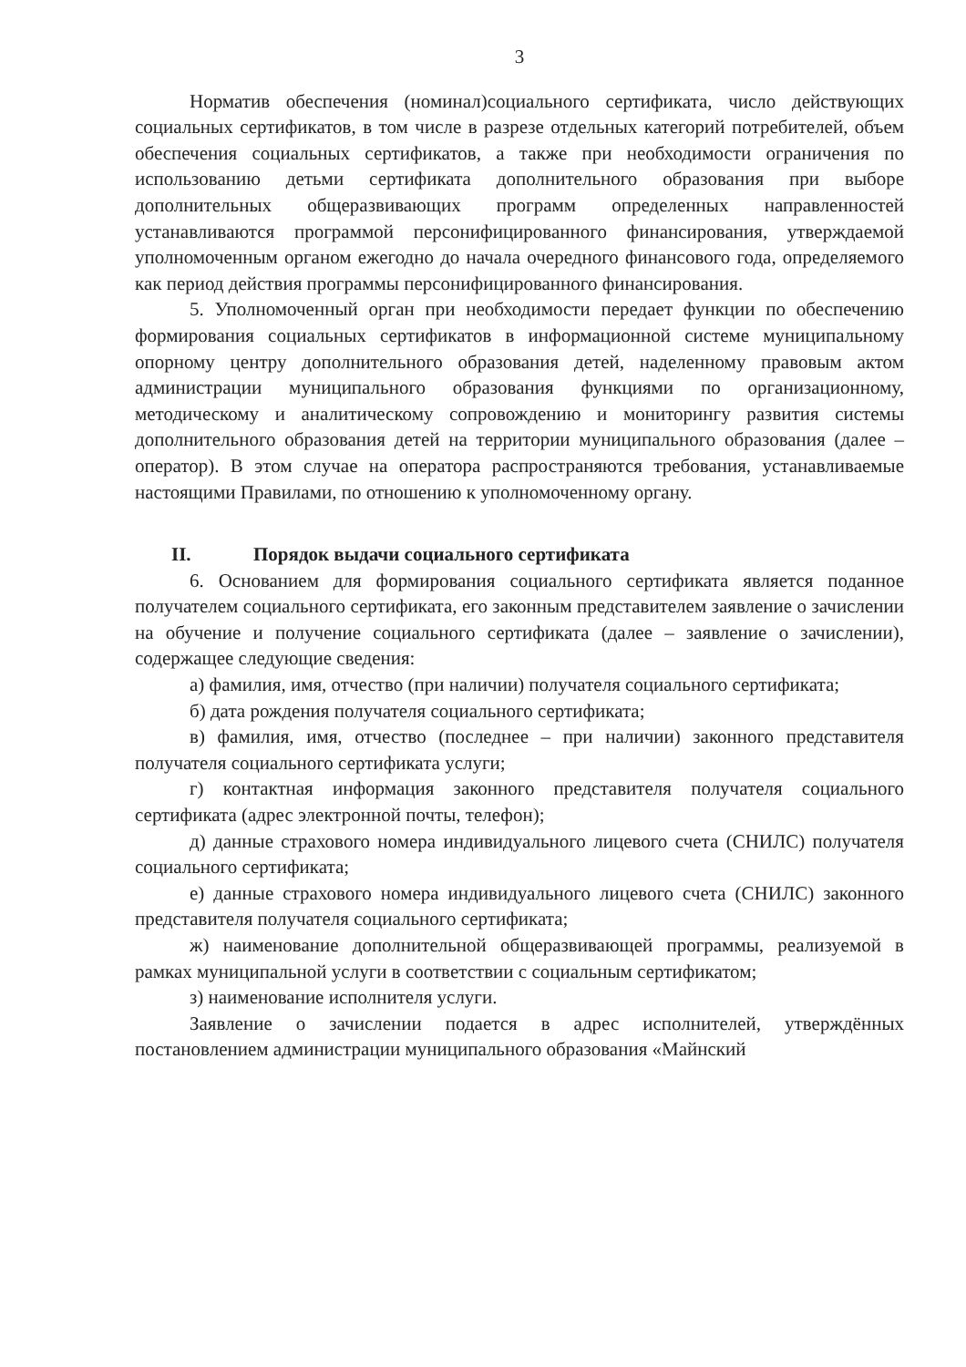3
Норматив обеспечения (номинал)социального сертификата, число действующих социальных сертификатов, в том числе в разрезе отдельных категорий потребителей, объем обеспечения социальных сертификатов, а также при необходимости ограничения по использованию детьми сертификата дополнительного образования при выборе дополнительных общеразвивающих программ определенных направленностей устанавливаются программой персонифицированного финансирования, утверждаемой уполномоченным органом ежегодно до начала очередного финансового года, определяемого как период действия программы персонифицированного финансирования.
5. Уполномоченный орган при необходимости передает функции по обеспечению формирования социальных сертификатов в информационной системе муниципальному опорному центру дополнительного образования детей, наделенному правовым актом администрации муниципального образования функциями по организационному, методическому и аналитическому сопровождению и мониторингу развития системы дополнительного образования детей на территории муниципального образования (далее – оператор). В этом случае на оператора распространяются требования, устанавливаемые настоящими Правилами, по отношению к уполномоченному органу.
II. Порядок выдачи социального сертификата
6. Основанием для формирования социального сертификата является поданное получателем социального сертификата, его законным представителем заявление о зачислении на обучение и получение социального сертификата (далее – заявление о зачислении), содержащее следующие сведения:
а) фамилия, имя, отчество (при наличии) получателя социального сертификата;
б) дата рождения получателя социального сертификата;
в) фамилия, имя, отчество (последнее – при наличии) законного представителя получателя социального сертификата услуги;
г) контактная информация законного представителя получателя социального сертификата (адрес электронной почты, телефон);
д) данные страхового номера индивидуального лицевого счета (СНИЛС) получателя социального сертификата;
е) данные страхового номера индивидуального лицевого счета (СНИЛС) законного представителя получателя социального сертификата;
ж) наименование дополнительной общеразвивающей программы, реализуемой в рамках муниципальной услуги в соответствии с социальным сертификатом;
з) наименование исполнителя услуги.
Заявление о зачислении подается в адрес исполнителей, утверждённых постановлением администрации муниципального образования «Майнский